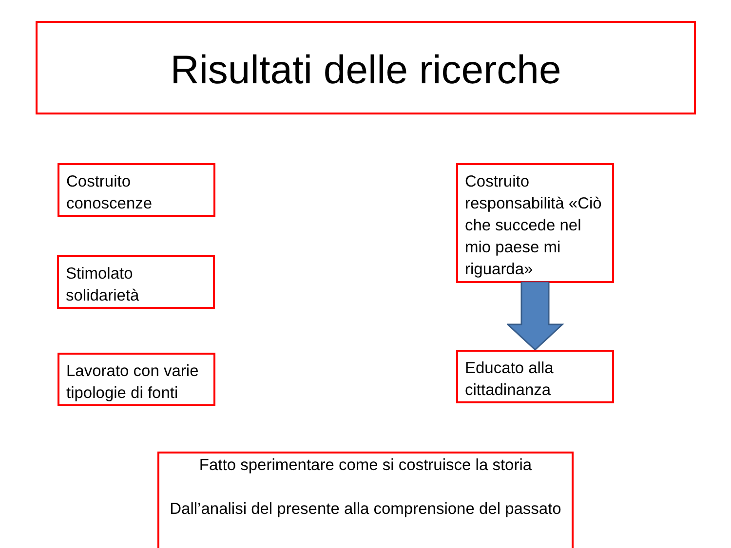Risultati delle ricerche
Costruito conoscenze
Costruito responsabilità «Ciò che succede nel mio paese mi riguarda»
Stimolato solidarietà
Educato alla cittadinanza
Lavorato con varie tipologie di fonti
Fatto sperimentare come si costruisce la storia
Dall’analisi del presente alla comprensione del passato